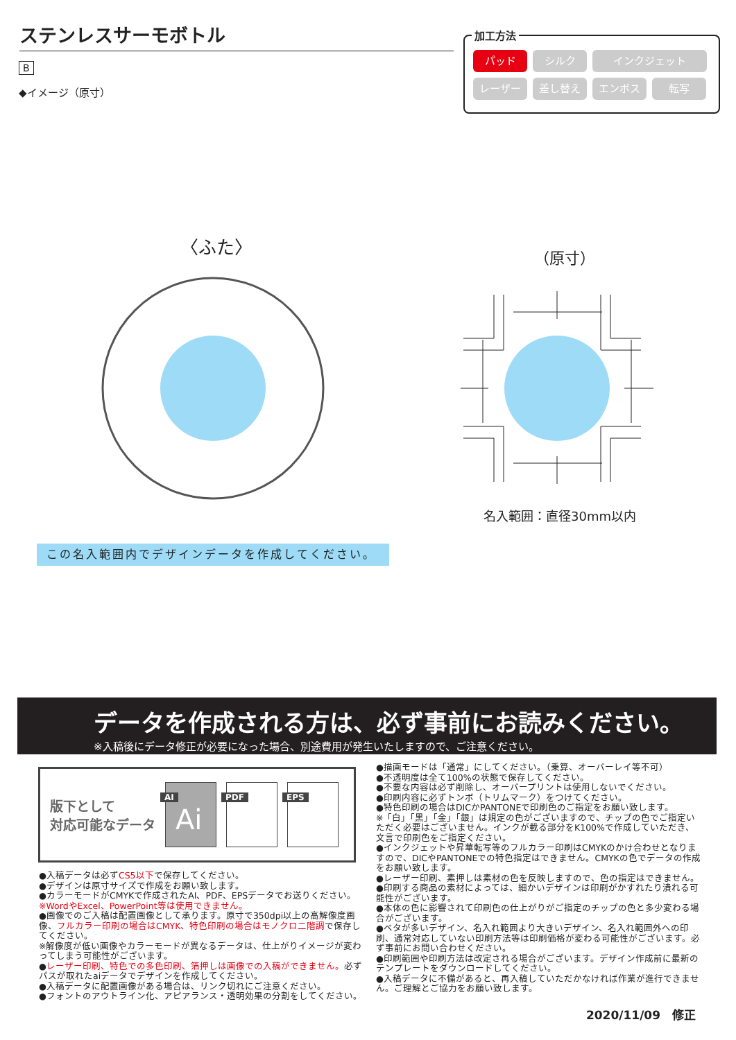ステンレスサーモボトル
B
◆イメージ（原寸）
加工方法
パッド シルク インクジェット レーザー 差し替え エンボス 転写
〈ふた〉
（原寸）
名入範囲：直径30mm以内
この名入範囲内でデザインデータを作成してください。
データを作成される方は、必ず事前にお読みください。
※入稿後にデータ修正が必要になった場合、別途費用が発生いたしますので、ご注意ください。
版下として
対応可能なデータ
AI
Ai
PDF
EPS
●入稿データは必ずCS5以下で保存してください。
●デザインは原寸サイズで作成をお願い致します。
●カラーモードがCMYKで作成されたAI、PDF、EPSデータでお送りください。
※WordやExcel、PowerPoint等は使用できません。
●画像でのご入稿は配置画像として承ります。原寸で350dpi以上の高解像度画像、フルカラー印刷の場合はCMYK、特色印刷の場合はモノクロ二階調で保存してください。
※解像度が低い画像やカラーモードが異なるデータは、仕上がりイメージが変わってしまう可能性がございます。
●レーザー印刷、特色での多色印刷、箔押しは画像での入稿ができません。必ずパスが取れたaiデータでデザインを作成してください。
●入稿データに配置画像がある場合は、リンク切れにご注意ください。
●フォントのアウトライン化、アピアランス・透明効果の分割をしてください。
●描画モードは「通常」にしてください。（乗算、オーバーレイ等不可）
●不透明度は全て100%の状態で保存してください。
●不要な内容は必ず削除し、オーバープリントは使用しないでください。
●印刷内容に必ずトンボ（トリムマーク）をつけてください。
●特色印刷の場合はDICかPANTONEで印刷色のご指定をお願い致します。
※「白」「黒」「金」「銀」は規定の色がございますので、チップの色でご指定いただく必要はございません。インクが載る部分をK100%で作成していただき、文言で印刷色をご指定ください。
●インクジェットや昇華転写等のフルカラー印刷はCMYKのかけ合わせとなりますので、DICやPANTONEでの特色指定はできません。CMYKの色でデータの作成をお願い致します。
●レーザー印刷、素押しは素材の色を反映しますので、色の指定はできません。
●印刷する商品の素材によっては、細かいデザインは印刷がかすれたり潰れる可能性がございます。
●本体の色に影響されて印刷色の仕上がりがご指定のチップの色と多少変わる場合がございます。
●ベタが多いデザイン、名入れ範囲より大きいデザイン、名入れ範囲外への印刷、通常対応していない印刷方法等は印刷価格が変わる可能性がございます。必ず事前にお問い合わせください。
●印刷範囲や印刷方法は改定される場合がございます。デザイン作成前に最新のテンプレートをダウンロードしてください。
●入稿データに不備があると、再入稿していただかなければ作業が進行できません。ご理解とご協力をお願い致します。
2020/11/09　修正